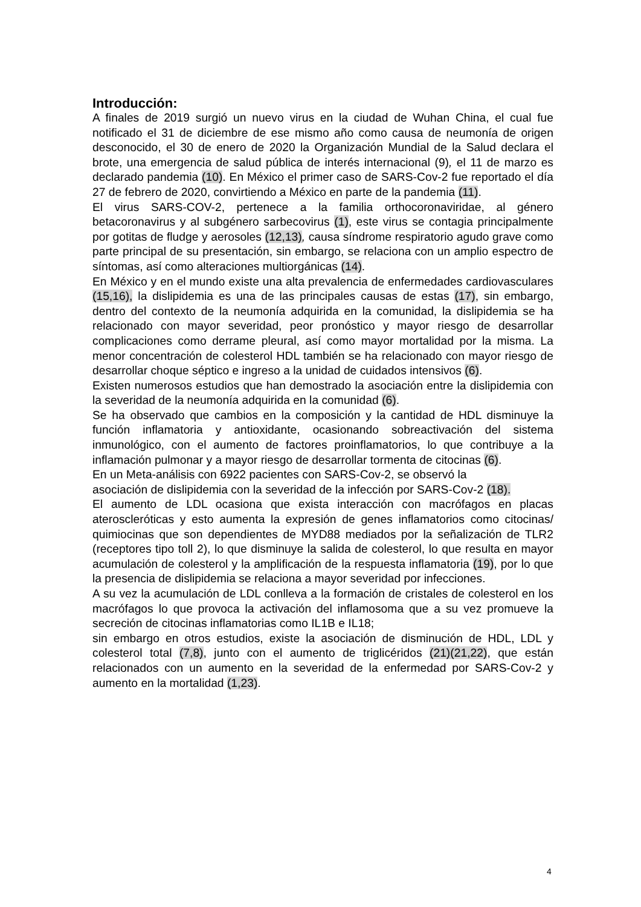Introducción:
A finales de 2019 surgió un nuevo virus en la ciudad de Wuhan China, el cual fue notificado el 31 de diciembre de ese mismo año como causa de neumonía de origen desconocido, el 30 de enero de 2020 la Organización Mundial de la Salud declara el brote, una emergencia de salud pública de interés internacional (9), el 11 de marzo es declarado pandemia (10). En México el primer caso de SARS-Cov-2 fue reportado el día 27 de febrero de 2020, convirtiendo a México en parte de la pandemia (11).
El virus SARS-COV-2, pertenece a la familia orthocoronaviridae, al género betacoronavirus y al subgénero sarbecovirus (1), este virus se contagia principalmente por gotitas de fludge y aerosoles (12,13), causa síndrome respiratorio agudo grave como parte principal de su presentación, sin embargo, se relaciona con un amplio espectro de síntomas, así como alteraciones multiorgánicas (14).
En México y en el mundo existe una alta prevalencia de enfermedades cardiovasculares (15,16), la dislipidemia es una de las principales causas de estas (17), sin embargo, dentro del contexto de la neumonía adquirida en la comunidad, la dislipidemia se ha relacionado con mayor severidad, peor pronóstico y mayor riesgo de desarrollar complicaciones como derrame pleural, así como mayor mortalidad por la misma. La menor concentración de colesterol HDL también se ha relacionado con mayor riesgo de desarrollar choque séptico e ingreso a la unidad de cuidados intensivos (6).
Existen numerosos estudios que han demostrado la asociación entre la dislipidemia con la severidad de la neumonía adquirida en la comunidad (6).
Se ha observado que cambios en la composición y la cantidad de HDL disminuye la función inflamatoria y antioxidante, ocasionando sobreactivación del sistema inmunológico, con el aumento de factores proinflamatorios, lo que contribuye a la inflamación pulmonar y a mayor riesgo de desarrollar tormenta de citocinas (6).
En un Meta-análisis con 6922 pacientes con SARS-Cov-2, se observó la
asociación de dislipidemia con la severidad de la infección por SARS-Cov-2 (18).
El aumento de LDL ocasiona que exista interacción con macrófagos en placas ateroscleróticas y esto aumenta la expresión de genes inflamatorios como citocinas/ quimiocinas que son dependientes de MYD88 mediados por la señalización de TLR2 (receptores tipo toll 2), lo que disminuye la salida de colesterol, lo que resulta en mayor acumulación de colesterol y la amplificación de la respuesta inflamatoria (19), por lo que la presencia de dislipidemia se relaciona a mayor severidad por infecciones.
A su vez la acumulación de LDL conlleva a la formación de cristales de colesterol en los macrófagos lo que provoca la activación del inflamosoma que a su vez promueve la secreción de citocinas inflamatorias como IL1B e IL18;
sin embargo en otros estudios, existe la asociación de disminución de HDL, LDL y colesterol total (7,8), junto con el aumento de triglicéridos (21)(21,22), que están relacionados con un aumento en la severidad de la enfermedad por SARS-Cov-2 y aumento en la mortalidad (1,23).
4